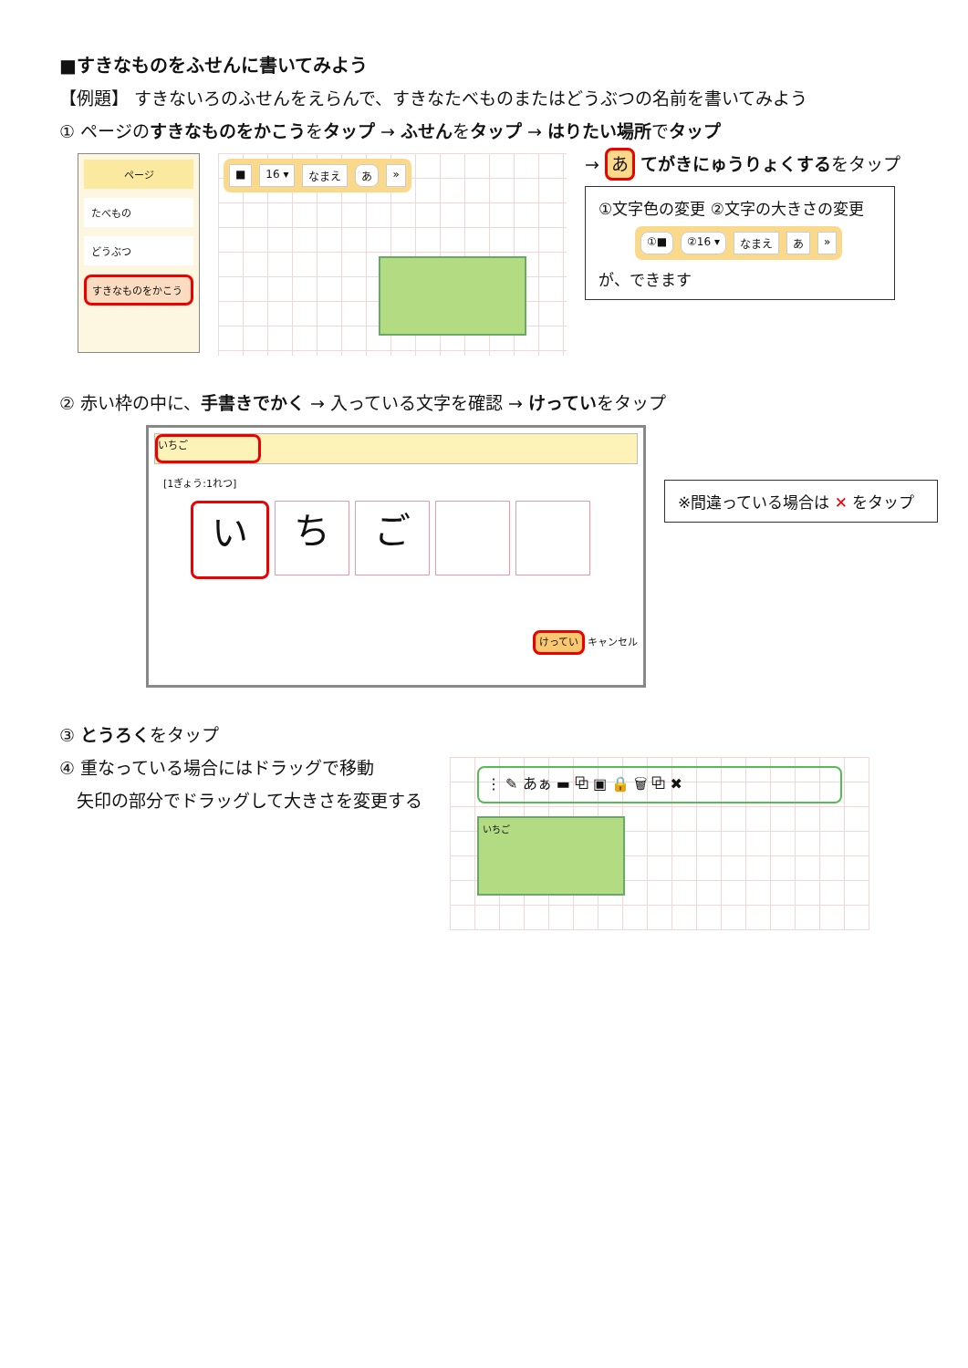■すきなものをふせんに書いてみよう
【例題】 すきないろのふせんをえらんで、すきなたべものまたはどうぶつの名前を書いてみよう
① ページのすきなものをかこうをタップ → ふせんをタップ → はりたい場所でタップ
ページ
たべもの
どうぶつ
すきなものをかこう
■ 16 ▾ なまえ あ »
→ あ てがきにゅうりょくするをタップ
①文字色の変更 ②文字の大きさの変更
①■ ②16 ▾ なまえ あ »
が、できます
② 赤い枠の中に、手書きでかく → 入っている文字を確認 → けっていをタップ
いちご
[1ぎょう:1れつ]
い ち ご
けってい キャンセル
※間違っている場合は ✕ をタップ
③ とうろくをタップ
④ 重なっている場合にはドラッグで移動
　矢印の部分でドラッグして大きさを変更する
⋮ ✎ あぁ ▬ ⧉ ▣ 🔒 🗑 ⧉ ✖
いちご